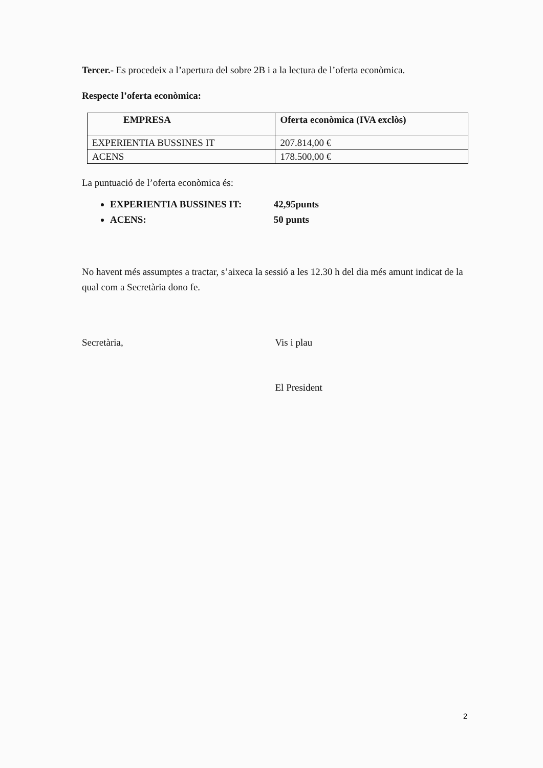Tercer.- Es procedeix a l’apertura del sobre 2B i a la lectura de l’oferta econòmica.
Respecte l’oferta econòmica:
| EMPRESA | Oferta econòmica (IVA exclòs) |
| --- | --- |
| EXPERIENTIA BUSSINES IT | 207.814,00 € |
| ACENS | 178.500,00 € |
La puntuació de l’oferta econòmica és:
EXPERIENTIA BUSSINES IT: 42,95punts
ACENS: 50 punts
No havent més assumptes a tractar, s’aixeca la sessió a les 12.30 h del dia més amunt indicat de la qual com a Secretària dono fe.
Secretària, Vis i plau
El President
2